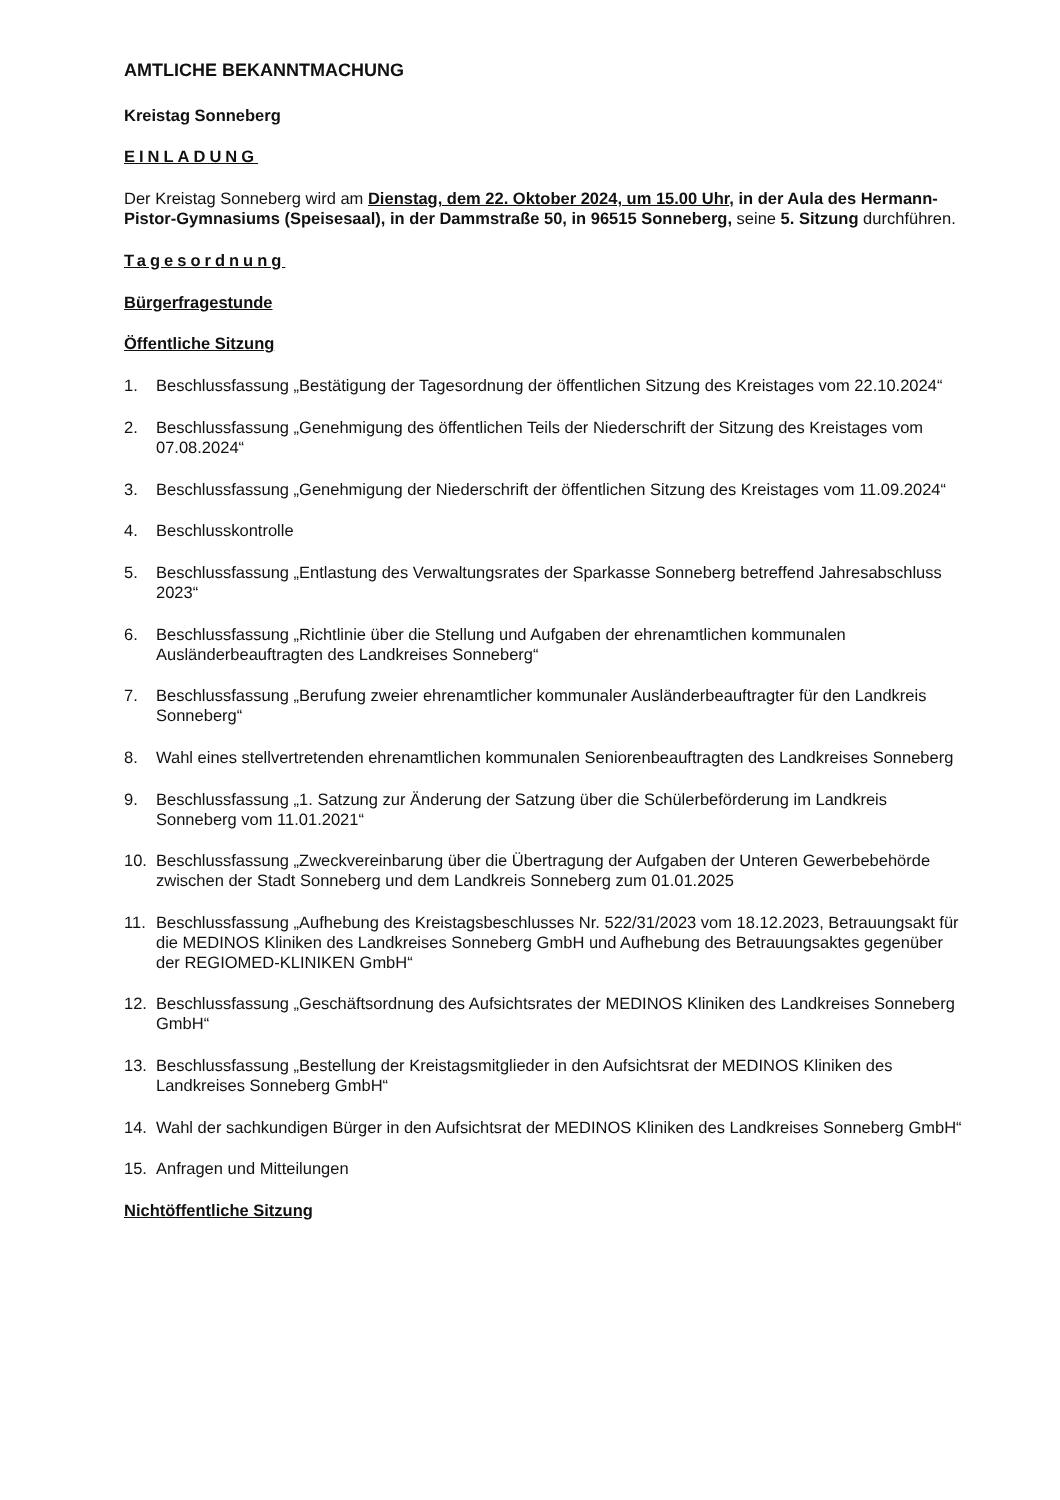AMTLICHE BEKANNTMACHUNG
Kreistag Sonneberg
EINLADUNG
Der Kreistag Sonneberg wird am Dienstag, dem 22. Oktober 2024, um 15.00 Uhr, in der Aula des Hermann-Pistor-Gymnasiums (Speisesaal), in der Dammstraße 50, in 96515 Sonneberg, seine 5. Sitzung durchführen.
Tagesordnung
Bürgerfragestunde
Öffentliche Sitzung
1. Beschlussfassung „Bestätigung der Tagesordnung der öffentlichen Sitzung des Kreistages vom 22.10.2024“
2. Beschlussfassung „Genehmigung des öffentlichen Teils der Niederschrift der Sitzung des Kreistages vom 07.08.2024“
3. Beschlussfassung „Genehmigung der Niederschrift der öffentlichen Sitzung des Kreistages vom 11.09.2024“
4. Beschlusskontrolle
5. Beschlussfassung „Entlastung des Verwaltungsrates der Sparkasse Sonneberg betreffend Jahresabschluss 2023“
6. Beschlussfassung „Richtlinie über die Stellung und Aufgaben der ehrenamtlichen kommunalen Ausländerbeauftragten des Landkreises Sonneberg“
7. Beschlussfassung „Berufung zweier ehrenamtlicher kommunaler Ausländerbeauftragter für den Landkreis Sonneberg“
8. Wahl eines stellvertretenden ehrenamtlichen kommunalen Seniorenbeauftragten des Landkreises Sonneberg
9. Beschlussfassung „1. Satzung zur Änderung der Satzung über die Schülerbeförderung im Landkreis Sonneberg vom 11.01.2021“
10. Beschlussfassung „Zweckvereinbarung über die Übertragung der Aufgaben der Unteren Gewerbebehörde zwischen der Stadt Sonneberg und dem Landkreis Sonneberg zum 01.01.2025
11. Beschlussfassung „Aufhebung des Kreistagsbeschlusses Nr. 522/31/2023 vom 18.12.2023, Betrauungsakt für die MEDINOS Kliniken des Landkreises Sonneberg GmbH und Aufhebung des Betrauungsaktes gegenüber der REGIOMED-KLINIKEN GmbH“
12. Beschlussfassung „Geschäftsordnung des Aufsichtsrates der MEDINOS Kliniken des Landkreises Sonneberg GmbH“
13. Beschlussfassung „Bestellung der Kreistagsmitglieder in den Aufsichtsrat der MEDINOS Kliniken des Landkreises Sonneberg GmbH“
14. Wahl der sachkundigen Bürger in den Aufsichtsrat der MEDINOS Kliniken des Landkreises Sonneberg GmbH“
15. Anfragen und Mitteilungen
Nichtöffentliche Sitzung